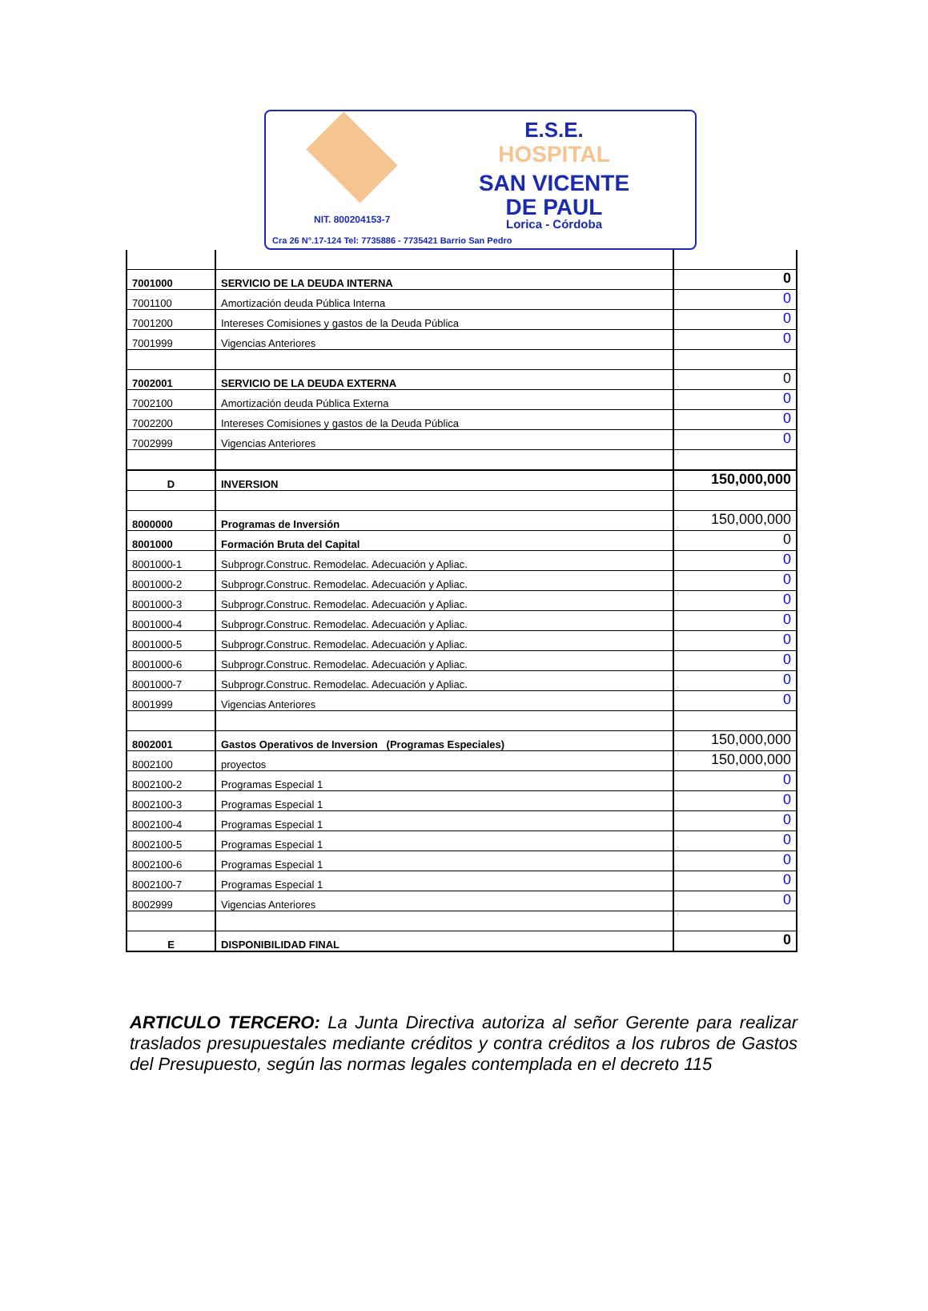E.S.E.
HOSPITAL
SAN VICENTE
DE PAUL
NIT. 800204153-7 Lorica - Córdoba
Cra 26 N°.17-124 Tel: 7735886 - 7735421 Barrio San Pedro
| 7001000 | SERVICIO DE LA DEUDA INTERNA | 0 |
| 7001100 | Amortización deuda Pública Interna | 0 |
| 7001200 | Intereses Comisiones y gastos de la Deuda Pública | 0 |
| 7001999 | Vigencias Anteriores | 0 |
| 7002001 | SERVICIO DE LA DEUDA EXTERNA | 0 |
| 7002100 | Amortización deuda Pública Externa | 0 |
| 7002200 | Intereses Comisiones y gastos de la Deuda Pública | 0 |
| 7002999 | Vigencias Anteriores | 0 |
| D | INVERSION | 150,000,000 |
| 8000000 | Programas de Inversión | 150,000,000 |
| 8001000 | Formación Bruta del Capital | 0 |
| 8001000-1 | Subprogr.Construc. Remodelac. Adecuación y Apliac. | 0 |
| 8001000-2 | Subprogr.Construc. Remodelac. Adecuación y Apliac. | 0 |
| 8001000-3 | Subprogr.Construc. Remodelac. Adecuación y Apliac. | 0 |
| 8001000-4 | Subprogr.Construc. Remodelac. Adecuación y Apliac. | 0 |
| 8001000-5 | Subprogr.Construc. Remodelac. Adecuación y Apliac. | 0 |
| 8001000-6 | Subprogr.Construc. Remodelac. Adecuación y Apliac. | 0 |
| 8001000-7 | Subprogr.Construc. Remodelac. Adecuación y Apliac. | 0 |
| 8001999 | Vigencias Anteriores | 0 |
| 8002001 | Gastos Operativos de Inversion (Programas Especiales) | 150,000,000 |
| 8002100 | proyectos | 150,000,000 |
| 8002100-2 | Programas Especial 1 | 0 |
| 8002100-3 | Programas Especial 1 | 0 |
| 8002100-4 | Programas Especial 1 | 0 |
| 8002100-5 | Programas Especial 1 | 0 |
| 8002100-6 | Programas Especial 1 | 0 |
| 8002100-7 | Programas Especial 1 | 0 |
| 8002999 | Vigencias Anteriores | 0 |
| E | DISPONIBILIDAD FINAL | 0 |
ARTICULO TERCERO: La Junta Directiva autoriza al señor Gerente para realizar traslados presupuestales mediante créditos y contra créditos a los rubros de Gastos del Presupuesto, según las normas legales contemplada en el decreto 115